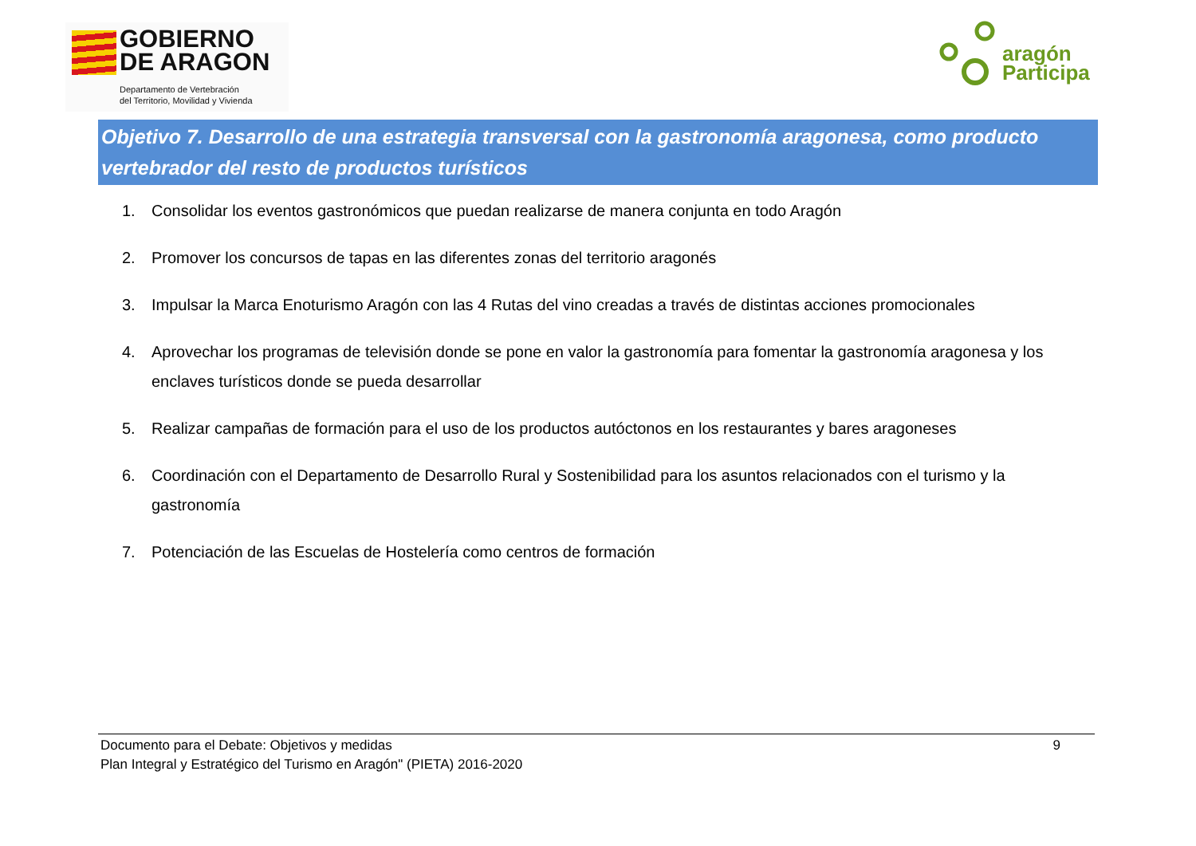GOBIERNO
DE ARAGON
Departamento de Vertebración
del Territorio, Movilidad y Vivienda
aragón
Participa
Objetivo 7. Desarrollo de una estrategia transversal con la gastronomía aragonesa, como producto vertebrador del resto de productos turísticos
1. Consolidar los eventos gastronómicos que puedan realizarse de manera conjunta en todo Aragón
2. Promover los concursos de tapas en las diferentes zonas del territorio aragonés
3. Impulsar la Marca Enoturismo Aragón con las 4 Rutas del vino creadas a través de distintas acciones promocionales
4. Aprovechar los programas de televisión donde se pone en valor la gastronomía para fomentar la gastronomía aragonesa y los enclaves turísticos donde se pueda desarrollar
5. Realizar campañas de formación para el uso de los productos autóctonos en los restaurantes y bares aragoneses
6. Coordinación con el Departamento de Desarrollo Rural y Sostenibilidad para los asuntos relacionados con el turismo y la gastronomía
7. Potenciación de las Escuelas de Hostelería como centros de formación
Documento para el Debate: Objetivos y medidas
Plan Integral y Estratégico del Turismo en Aragón" (PIETA) 2016-2020
9